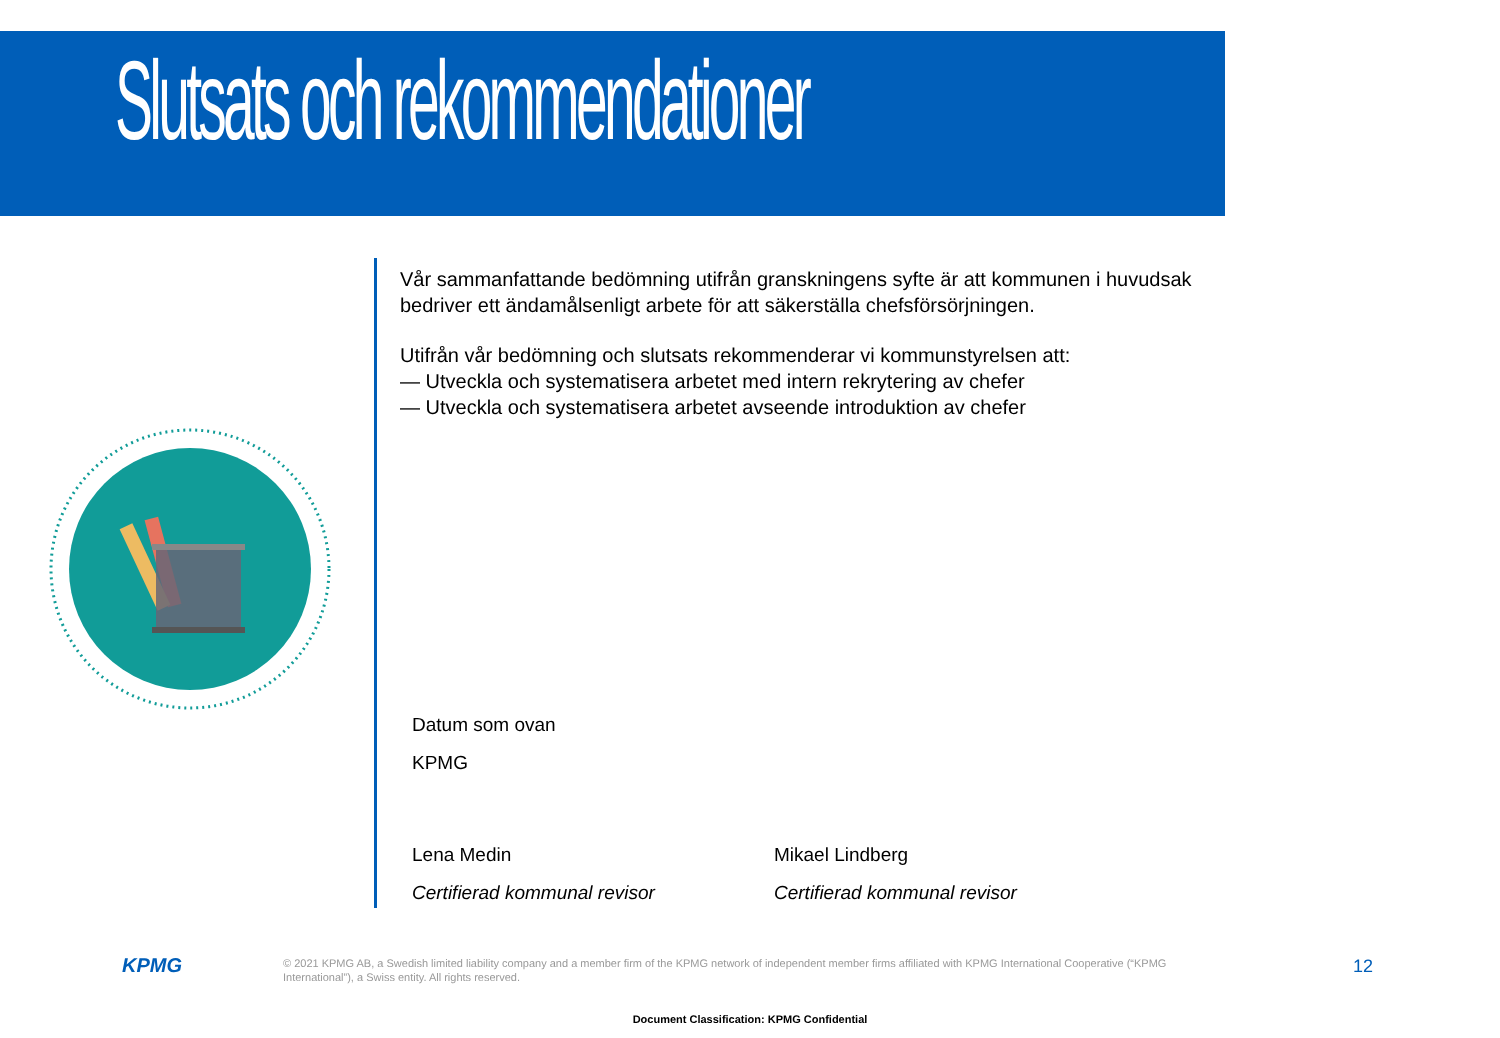Slutsats och rekommendationer
Vår sammanfattande bedömning utifrån granskningens syfte är att kommunen i huvudsak bedriver ett ändamålsenligt arbete för att säkerställa chefsförsörjningen.
Utifrån vår bedömning och slutsats rekommenderar vi kommunstyrelsen att:
— Utveckla och systematisera arbetet med intern rekrytering av chefer
— Utveckla och systematisera arbetet avseende introduktion av chefer
Datum som ovan
KPMG
Lena Medin
Certifierad kommunal revisor
Mikael Lindberg
Certifierad kommunal revisor
KPMG
© 2021 KPMG AB, a Swedish limited liability company and a member firm of the KPMG network of independent member firms affiliated with KPMG International Cooperative (“KPMG International”), a Swiss entity. All rights reserved.
12
Document Classification: KPMG Confidential